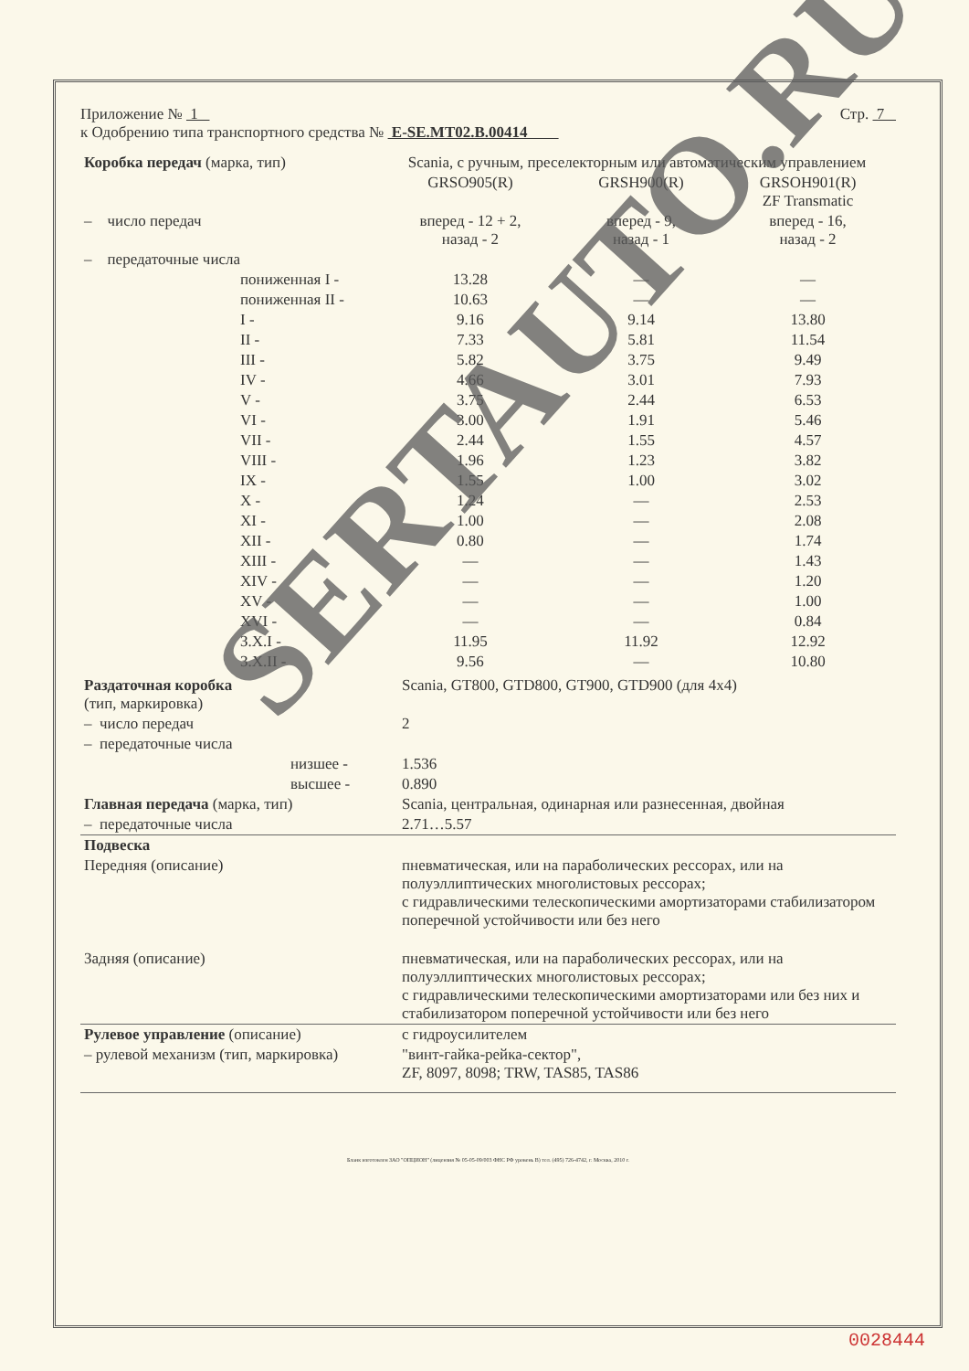Приложение № 1 Стр. 7
к Одобрению типа транспортного средства № E-SE.MT02.B.00414
| Коробка передач (марка, тип) | Scania, с ручным, преселекторным или автоматическим управлением | | |
| | GRSO905(R) | GRSH900(R) | GRSOH901(R) ZF Transmatic |
| – число передач | вперед - 12 + 2, назад - 2 | вперед - 9, назад - 1 | вперед - 16, назад - 2 |
| – передаточные числа | | | |
| пониженная I - | 13.28 | — | — |
| пониженная II - | 10.63 | — | — |
| I - | 9.16 | 9.14 | 13.80 |
| II - | 7.33 | 5.81 | 11.54 |
| III - | 5.82 | 3.75 | 9.49 |
| IV - | 4.66 | 3.01 | 7.93 |
| V - | 3.75 | 2.44 | 6.53 |
| VI - | 3.00 | 1.91 | 5.46 |
| VII - | 2.44 | 1.55 | 4.57 |
| VIII - | 1.96 | 1.23 | 3.82 |
| IX - | 1.55 | 1.00 | 3.02 |
| X - | 1.24 | — | 2.53 |
| XI - | 1.00 | — | 2.08 |
| XII - | 0.80 | — | 1.74 |
| XIII - | — | — | 1.43 |
| XIV - | — | — | 1.20 |
| XV - | — | — | 1.00 |
| XVI - | — | — | 0.84 |
| З.Х.I - | 11.95 | 11.92 | 12.92 |
| З.Х.II - | 9.56 | — | 10.80 |
| Раздаточная коробка (тип, маркировка) | Scania, GT800, GTD800, GT900, GTD900 (для 4х4) |
| – число передач | 2 |
| – передаточные числа | |
| низшее - | 1.536 |
| высшее - | 0.890 |
| Главная передача (марка, тип) | Scania, центральная, одинарная или разнесенная, двойная |
| – передаточные числа | 2.71…5.57 |
| Подвеска | |
| Передняя (описание) | пневматическая, или на параболических рессорах, или на полуэллиптических многолистовых рессорах; с гидравлическими телескопическими амортизаторами стабилизатором поперечной устойчивости или без него |
| Задняя (описание) | пневматическая, или на параболических рессорах, или на полуэллиптических многолистовых рессорах; с гидравлическими телескопическими амортизаторами или без них и стабилизатором поперечной устойчивости или без него |
| Рулевое управление (описание) | с гидроусилителем |
| – рулевой механизм (тип, маркировка) | "винт-гайка-рейка-сектор", ZF, 8097, 8098; TRW, TAS85, TAS86 |
Бланк изготовлен ЗАО "ОПЦИОН" (лицензия № 05-05-09/003 ФНС РФ уровень В) тел. (495) 726-4742, г. Москва, 2010 г.
SERTAUTO.RU
0028444